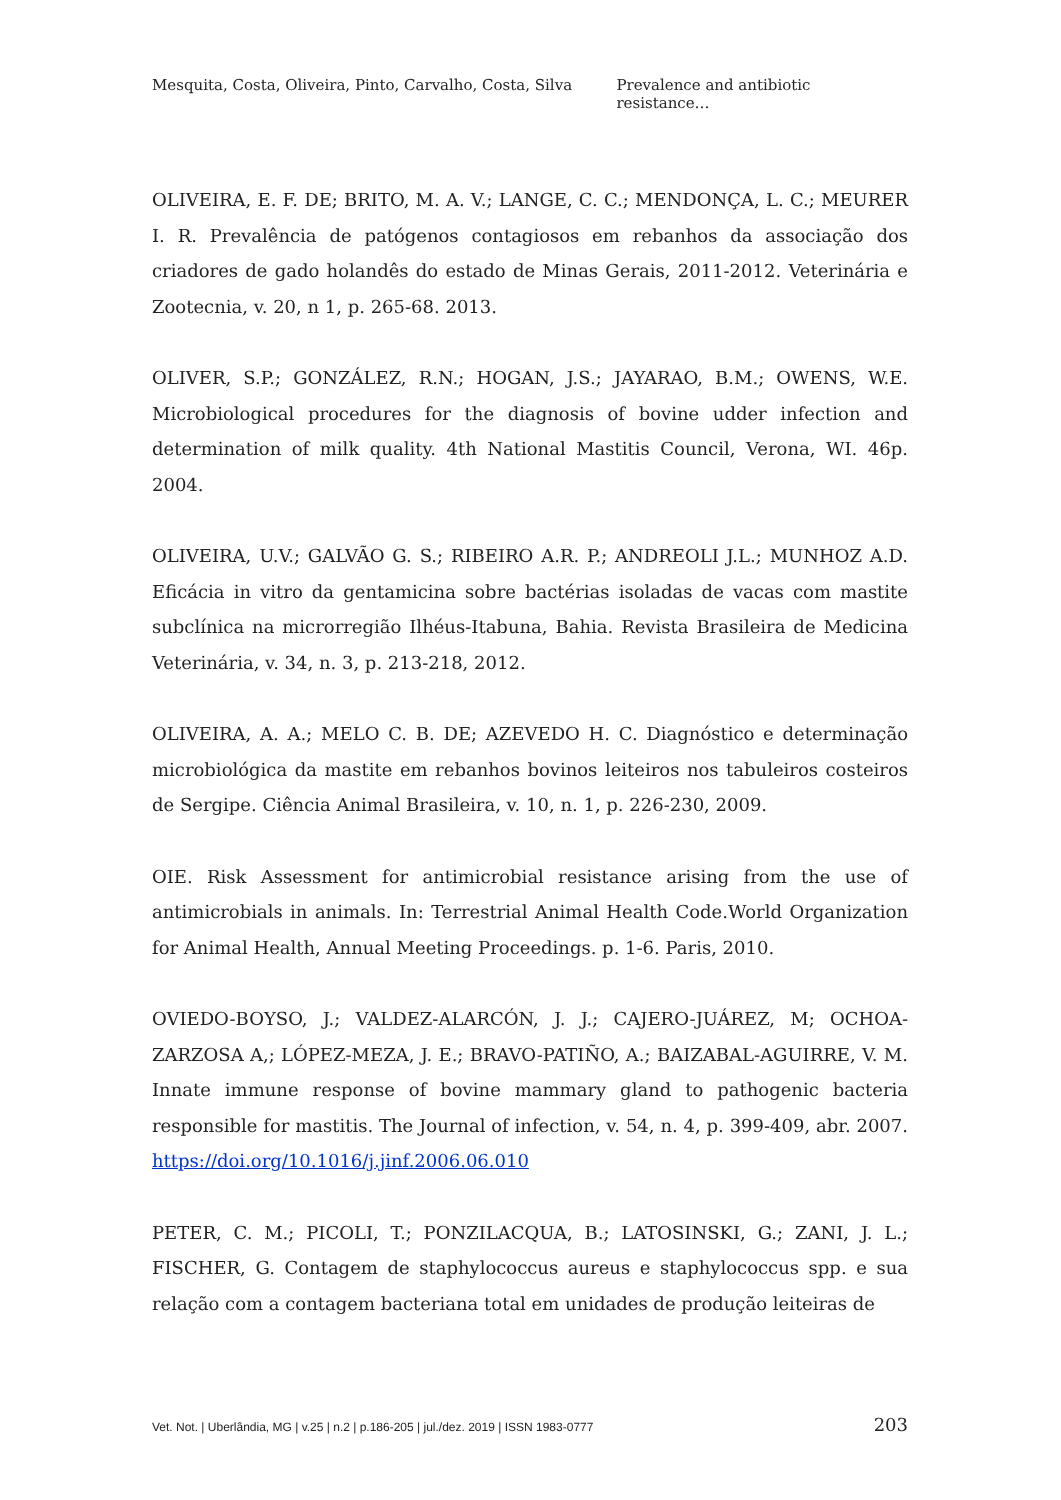Mesquita, Costa, Oliveira, Pinto, Carvalho, Costa, Silva Prevalence and antibiotic resistance…
OLIVEIRA, E. F. DE; BRITO, M. A. V.; LANGE, C. C.; MENDONÇA, L. C.; MEURER I. R. Prevalência de patógenos contagiosos em rebanhos da associação dos criadores de gado holandês do estado de Minas Gerais, 2011-2012. Veterinária e Zootecnia, v. 20, n 1, p. 265-68. 2013.
OLIVER, S.P.; GONZÁLEZ, R.N.; HOGAN, J.S.; JAYARAO, B.M.; OWENS, W.E. Microbiological procedures for the diagnosis of bovine udder infection and determination of milk quality. 4th National Mastitis Council, Verona, WI. 46p. 2004.
OLIVEIRA, U.V.; GALVÃO G. S.; RIBEIRO A.R. P.; ANDREOLI J.L.; MUNHOZ A.D. Eficácia in vitro da gentamicina sobre bactérias isoladas de vacas com mastite subclínica na microrregião Ilhéus-Itabuna, Bahia. Revista Brasileira de Medicina Veterinária, v. 34, n. 3, p. 213-218, 2012.
OLIVEIRA, A. A.; MELO C. B. DE; AZEVEDO H. C. Diagnóstico e determinação microbiológica da mastite em rebanhos bovinos leiteiros nos tabuleiros costeiros de Sergipe. Ciência Animal Brasileira, v. 10, n. 1, p. 226-230, 2009.
OIE. Risk Assessment for antimicrobial resistance arising from the use of antimicrobials in animals. In: Terrestrial Animal Health Code.World Organization for Animal Health, Annual Meeting Proceedings. p. 1-6. Paris, 2010.
OVIEDO-BOYSO, J.; VALDEZ-ALARCÓN, J. J.; CAJERO-JUÁREZ, M; OCHOA-ZARZOSA A,; LÓPEZ-MEZA, J. E.; BRAVO-PATIÑO, A.; BAIZABAL-AGUIRRE, V. M. Innate immune response of bovine mammary gland to pathogenic bacteria responsible for mastitis. The Journal of infection, v. 54, n. 4, p. 399-409, abr. 2007. https://doi.org/10.1016/j.jinf.2006.06.010
PETER, C. M.; PICOLI, T.; PONZILACQUA, B.; LATOSINSKI, G.; ZANI, J. L.; FISCHER, G. Contagem de staphylococcus aureus e staphylococcus spp. e sua relação com a contagem bacteriana total em unidades de produção leiteiras de
Vet. Not. | Uberlândia, MG | v.25 | n.2 | p.186-205 | jul./dez. 2019 | ISSN 1983-0777 203